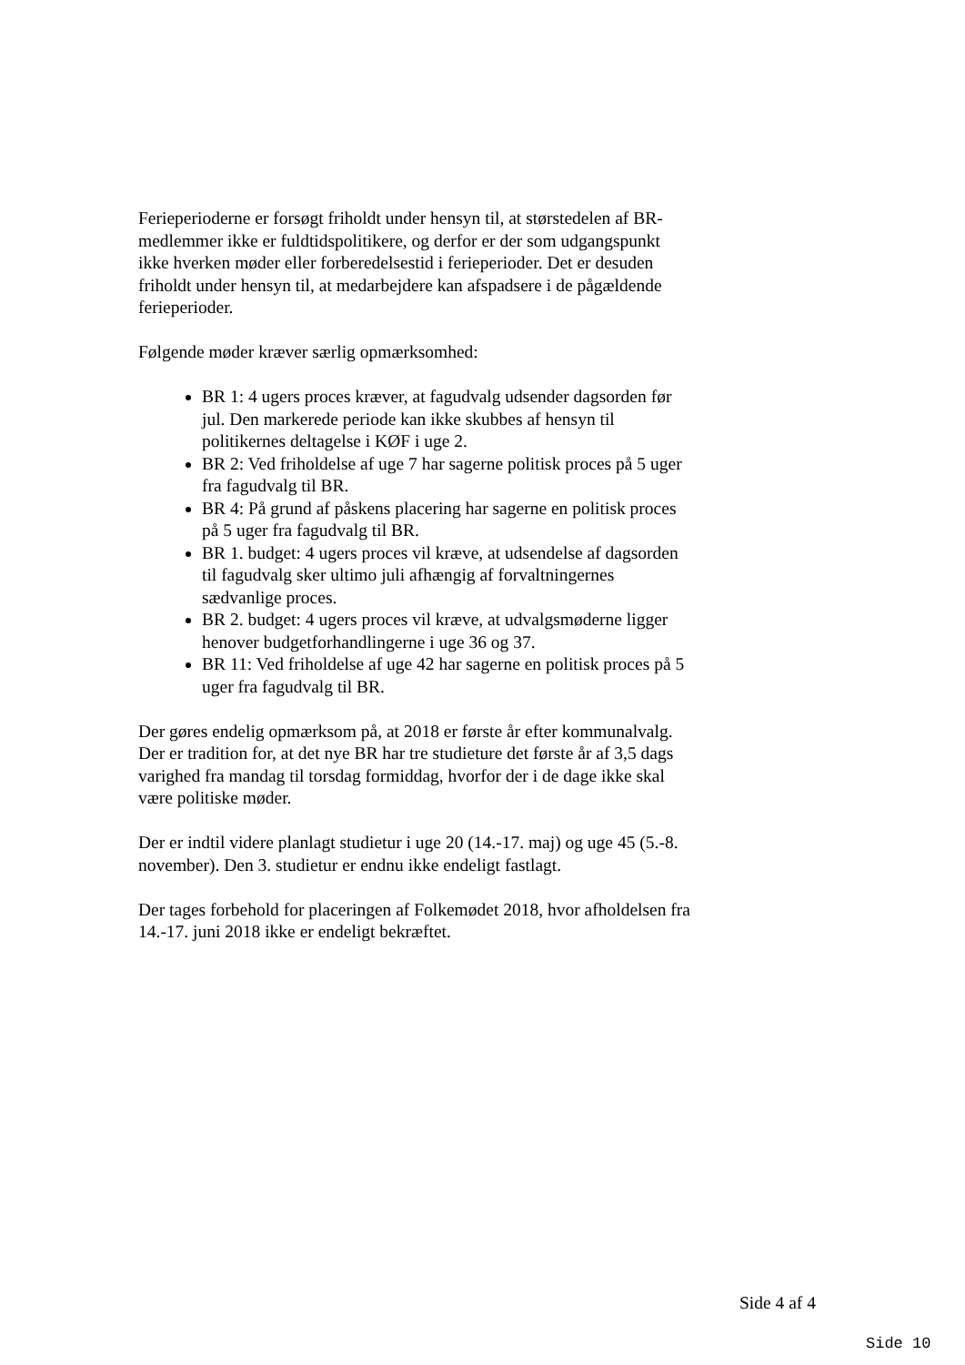Ferieperioderne er forsøgt friholdt under hensyn til, at størstedelen af BR-medlemmer ikke er fuldtidspolitikere, og derfor er der som udgangspunkt ikke hverken møder eller forberedelsestid i ferieperioder. Det er desuden friholdt under hensyn til, at medarbejdere kan afspadsere i de pågældende ferieperioder.
Følgende møder kræver særlig opmærksomhed:
BR 1: 4 ugers proces kræver, at fagudvalg udsender dagsorden før jul. Den markerede periode kan ikke skubbes af hensyn til politikernes deltagelse i KØF i uge 2.
BR 2: Ved friholdelse af uge 7 har sagerne politisk proces på 5 uger fra fagudvalg til BR.
BR 4: På grund af påskens placering har sagerne en politisk proces på 5 uger fra fagudvalg til BR.
BR 1. budget: 4 ugers proces vil kræve, at udsendelse af dagsorden til fagudvalg sker ultimo juli afhængig af forvaltningernes sædvanlige proces.
BR 2. budget: 4 ugers proces vil kræve, at udvalgsmøderne ligger henover budgetforhandlingerne i uge 36 og 37.
BR 11: Ved friholdelse af uge 42 har sagerne en politisk proces på 5 uger fra fagudvalg til BR.
Der gøres endelig opmærksom på, at 2018 er første år efter kommunalvalg. Der er tradition for, at det nye BR har tre studieture det første år af 3,5 dags varighed fra mandag til torsdag formiddag, hvorfor der i de dage ikke skal være politiske møder.
Der er indtil videre planlagt studietur i uge 20 (14.-17. maj) og uge 45 (5.-8. november). Den 3. studietur er endnu ikke endeligt fastlagt.
Der tages forbehold for placeringen af Folkemødet 2018, hvor afholdelsen fra 14.-17. juni 2018 ikke er endeligt bekræftet.
Side 4 af 4
Side 10